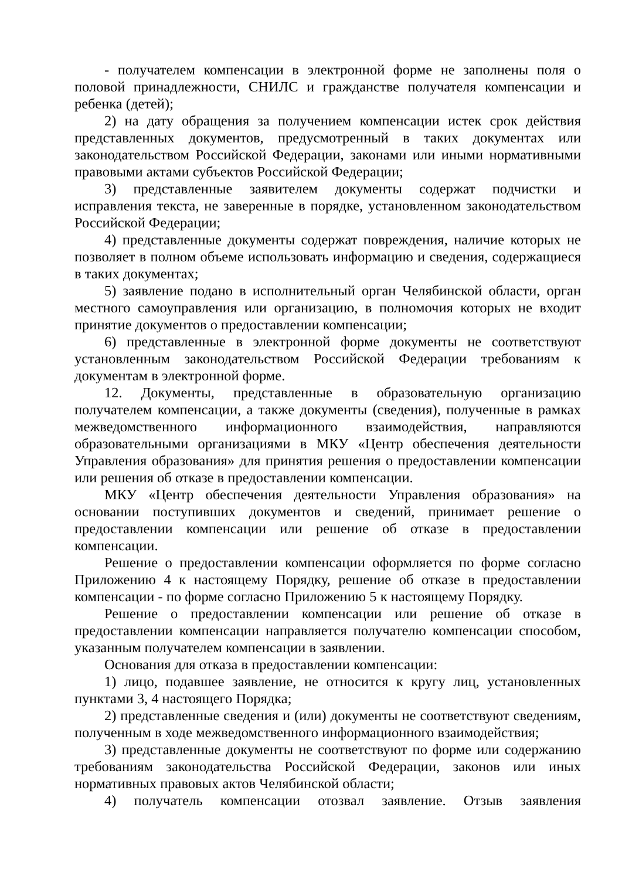- получателем компенсации в электронной форме не заполнены поля о половой принадлежности, СНИЛС и гражданстве получателя компенсации и ребенка (детей);
2) на дату обращения за получением компенсации истек срок действия представленных документов, предусмотренный в таких документах или законодательством Российской Федерации, законами или иными нормативными правовыми актами субъектов Российской Федерации;
3) представленные заявителем документы содержат подчистки и исправления текста, не заверенные в порядке, установленном законодательством Российской Федерации;
4) представленные документы содержат повреждения, наличие которых не позволяет в полном объеме использовать информацию и сведения, содержащиеся в таких документах;
5) заявление подано в исполнительный орган Челябинской области, орган местного самоуправления или организацию, в полномочия которых не входит принятие документов о предоставлении компенсации;
6) представленные в электронной форме документы не соответствуют установленным законодательством Российской Федерации требованиям к документам в электронной форме.
12. Документы, представленные в образовательную организацию получателем компенсации, а также документы (сведения), полученные в рамках межведомственного информационного взаимодействия, направляются образовательными организациями в МКУ «Центр обеспечения деятельности Управления образования» для принятия решения о предоставлении компенсации или решения об отказе в предоставлении компенсации.
МКУ «Центр обеспечения деятельности Управления образования» на основании поступивших документов и сведений, принимает решение о предоставлении компенсации или решение об отказе в предоставлении компенсации.
Решение о предоставлении компенсации оформляется по форме согласно Приложению 4 к настоящему Порядку, решение об отказе в предоставлении компенсации - по форме согласно Приложению 5 к настоящему Порядку.
Решение о предоставлении компенсации или решение об отказе в предоставлении компенсации направляется получателю компенсации способом, указанным получателем компенсации в заявлении.
Основания для отказа в предоставлении компенсации:
1) лицо, подавшее заявление, не относится к кругу лиц, установленных пунктами 3, 4 настоящего Порядка;
2) представленные сведения и (или) документы не соответствуют сведениям, полученным в ходе межведомственного информационного взаимодействия;
3) представленные документы не соответствуют по форме или содержанию требованиям законодательства Российской Федерации, законов или иных нормативных правовых актов Челябинской области;
4) получатель компенсации отозвал заявление. Отзыв заявления